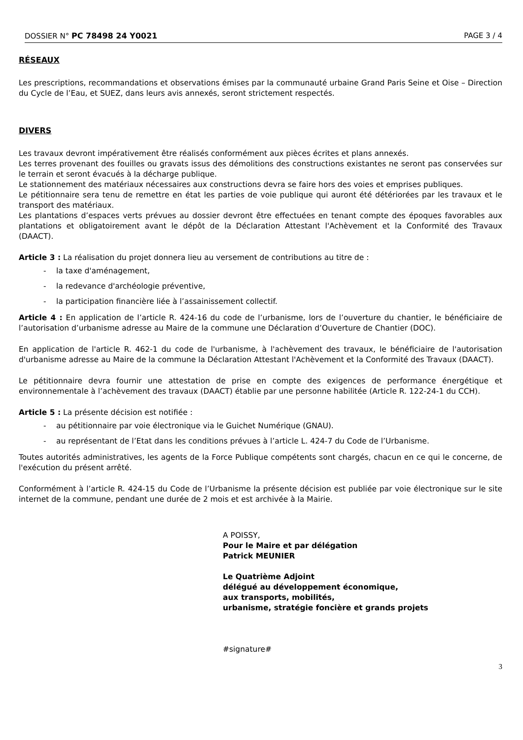DOSSIER N° PC 78498 24 Y0021 PAGE 3 / 4
RÉSEAUX
Les prescriptions, recommandations et observations émises par la communauté urbaine Grand Paris Seine et Oise – Direction du Cycle de l’Eau, et SUEZ, dans leurs avis annexés, seront strictement respectés.
DIVERS
Les travaux devront impérativement être réalisés conformément aux pièces écrites et plans annexés.
Les terres provenant des fouilles ou gravats issus des démolitions des constructions existantes ne seront pas conservées sur le terrain et seront évacués à la décharge publique.
Le stationnement des matériaux nécessaires aux constructions devra se faire hors des voies et emprises publiques.
Le pétitionnaire sera tenu de remettre en état les parties de voie publique qui auront été détériorées par les travaux et le transport des matériaux.
Les plantations d’espaces verts prévues au dossier devront être effectuées en tenant compte des époques favorables aux plantations et obligatoirement avant le dépôt de la Déclaration Attestant l'Achèvement et la Conformité des Travaux (DAACT).
Article 3 : La réalisation du projet donnera lieu au versement de contributions au titre de :
- la taxe d'aménagement,
- la redevance d'archéologie préventive,
- la participation financière liée à l’assainissement collectif.
Article 4 : En application de l’article R. 424-16 du code de l’urbanisme, lors de l’ouverture du chantier, le bénéficiaire de l’autorisation d’urbanisme adresse au Maire de la commune une Déclaration d’Ouverture de Chantier (DOC).
En application de l'article R. 462-1 du code de l'urbanisme, à l'achèvement des travaux, le bénéficiaire de l'autorisation d'urbanisme adresse au Maire de la commune la Déclaration Attestant l'Achèvement et la Conformité des Travaux (DAACT).
Le pétitionnaire devra fournir une attestation de prise en compte des exigences de performance énergétique et environnementale à l’achèvement des travaux (DAACT) établie par une personne habilitée (Article R. 122-24-1 du CCH).
Article 5 : La présente décision est notifiée :
- au pétitionnaire par voie électronique via le Guichet Numérique (GNAU).
- au représentant de l’Etat dans les conditions prévues à l’article L. 424-7 du Code de l’Urbanisme.
Toutes autorités administratives, les agents de la Force Publique compétents sont chargés, chacun en ce qui le concerne, de l'exécution du présent arrêté.
Conformément à l’article R. 424-15 du Code de l’Urbanisme la présente décision est publiée par voie électronique sur le site internet de la commune, pendant une durée de 2 mois et est archivée à la Mairie.
A POISSY,
Pour le Maire et par délégation
Patrick MEUNIER
Le Quatrième Adjoint
délégué au développement économique,
aux transports, mobilités,
urbanisme, stratégie foncière et grands projets
#signature#
3